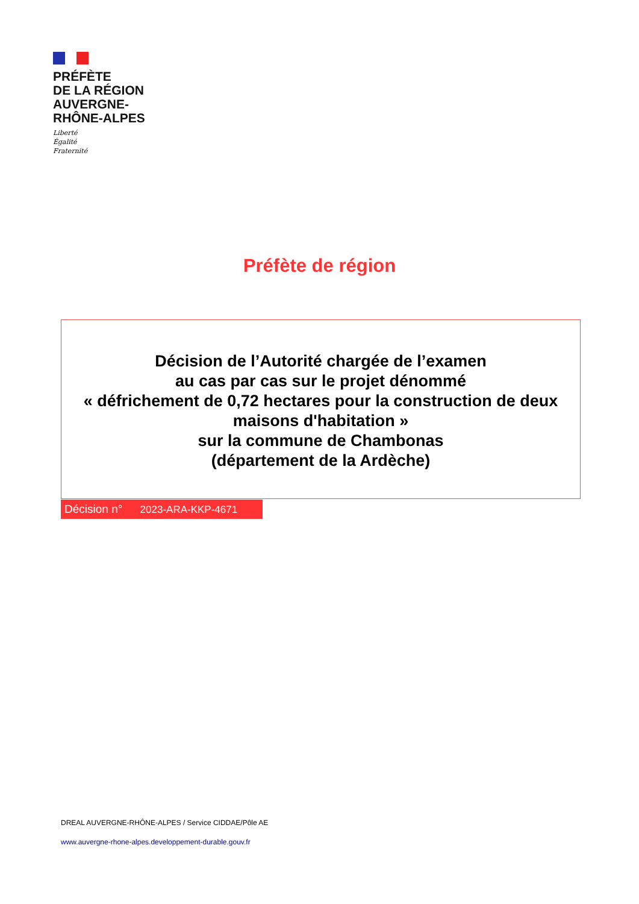PRÉFÈTE
DE LA RÉGION
AUVERGNE-
RHÔNE-ALPES
Liberté
Égalité
Fraternité
Préfète de région
Décision de l’Autorité chargée de l’examen
au cas par cas sur le projet dénommé
« défrichement de 0,72 hectares pour la construction de deux maisons d'habitation »
sur la commune de Chambonas
(département de la Ardèche)
Décision n° 2023-ARA-KKP-4671
DREAL AUVERGNE-RHÔNE-ALPES / Service CIDDAE/Pôle AE
www.auvergne-rhone-alpes.developpement-durable.gouv.fr